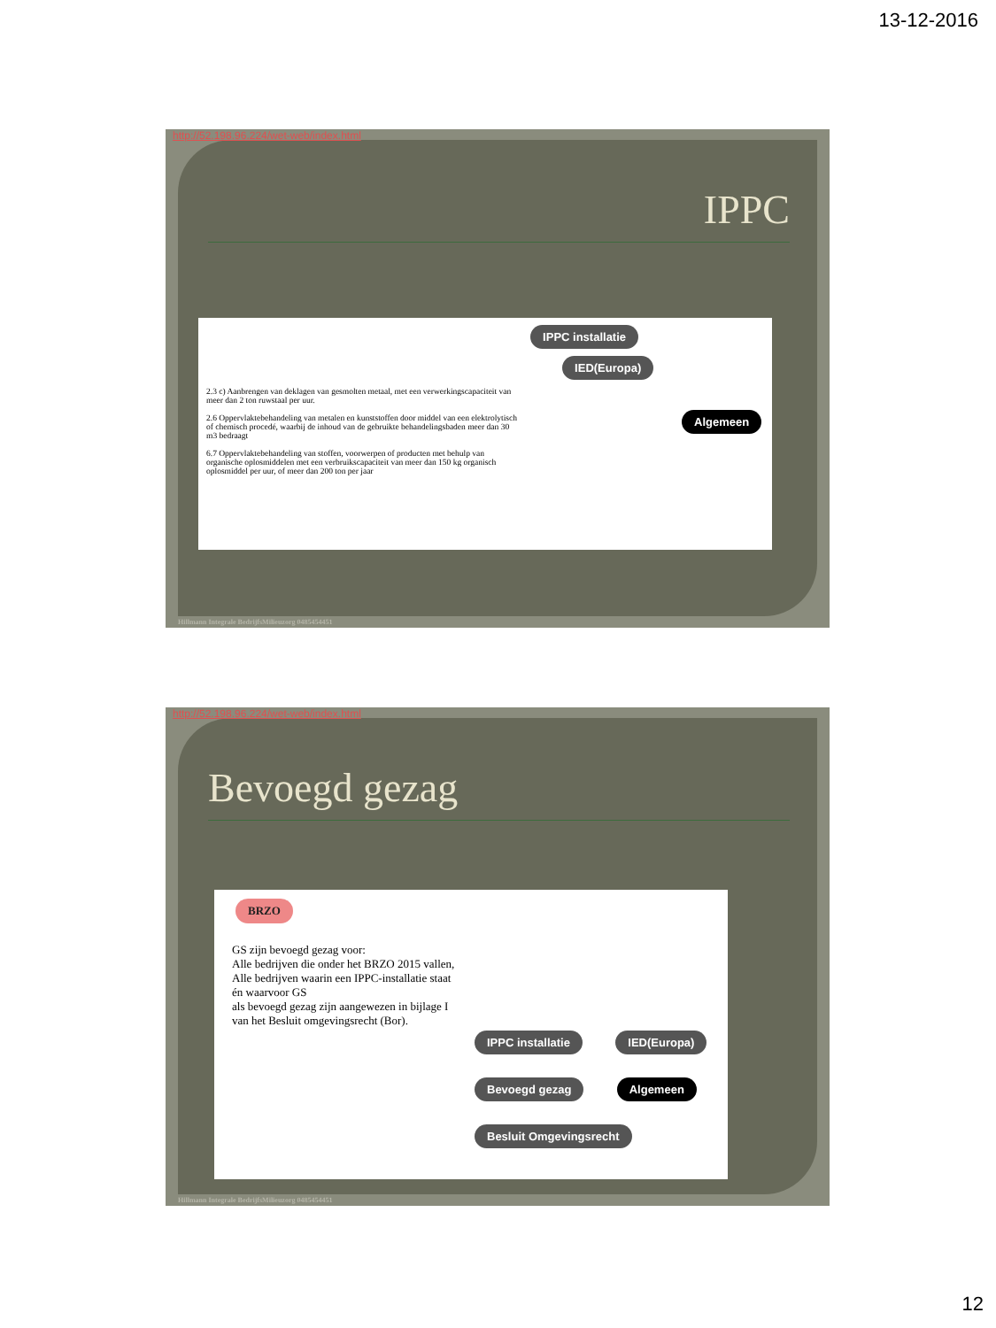13-12-2016
http://52.198.96.224/wet-web/index.html
IPPC
2.3 c) Aanbrengen van deklagen van gesmolten metaal, met een verwerkingscapaciteit van meer dan 2 ton ruwstaal per uur.
2.6 Oppervlaktebehandeling van metalen en kunststoffen door middel van een elektrolytisch of chemisch procedé, waarbij de inhoud van de gebruikte behandelingsbaden meer dan 30 m3 bedraagt
6.7 Oppervlaktebehandeling van stoffen, voorwerpen of producten met behulp van organische oplosmiddelen met een verbruikscapaciteit van meer dan 150 kg organisch oplosmiddel per uur, of meer dan 200 ton per jaar
IPPC installatie IED(Europa)
Algemeen
Hillmann Integrale BedrijfsMilieuzorg 0485454451
http://52.198.96.224/wet-web/index.html
Bevoegd gezag
BRZO
GS zijn bevoegd gezag voor:
Alle bedrijven die onder het BRZO 2015 vallen,
Alle bedrijven waarin een IPPC-installatie staat én waarvoor GS
als bevoegd gezag zijn aangewezen in bijlage I van het Besluit omgevingsrecht (Bor).
IPPC installatie IED(Europa)
Bevoegd gezag Algemeen
Besluit Omgevingsrecht
Hillmann Integrale BedrijfsMilieuzorg 0485454451
12